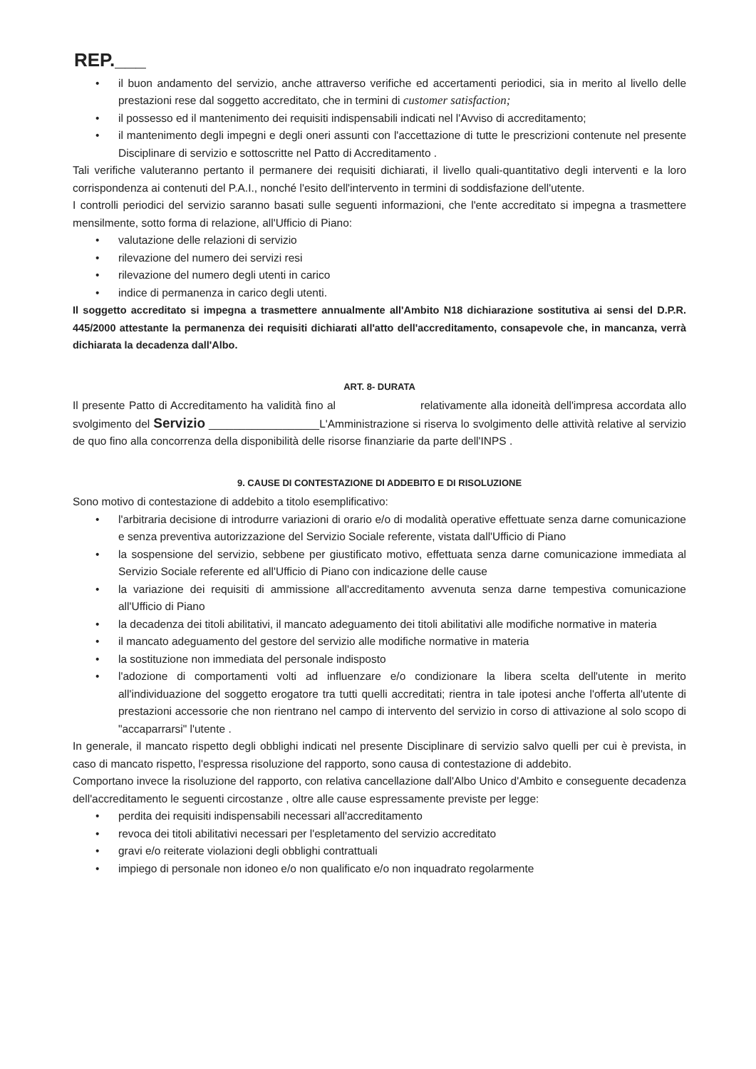REP.___
• il buon andamento del servizio, anche attraverso verifiche ed accertamenti periodici, sia in merito al livello delle prestazioni rese dal soggetto accreditato, che in termini di customer satisfaction;
• il possesso ed il mantenimento dei requisiti indispensabili indicati nel l'Avviso di accreditamento;
• il mantenimento degli impegni e degli oneri assunti con l'accettazione di tutte le prescrizioni contenute nel presente Disciplinare di servizio e sottoscritte nel Patto di Accreditamento .
Tali verifiche valuteranno pertanto il permanere dei requisiti dichiarati, il livello quali-quantitativo degli interventi e la loro corrispondenza ai contenuti del P.A.I., nonché l'esito dell'intervento in termini di soddisfazione dell'utente.
I controlli periodici del servizio saranno basati sulle seguenti informazioni, che l'ente accreditato si impegna a trasmettere mensilmente, sotto forma di relazione, all'Ufficio di Piano:
• valutazione delle relazioni di servizio
• rilevazione del numero dei servizi resi
• rilevazione del numero degli utenti in carico
• indice di permanenza in carico degli utenti.
Il soggetto accreditato si impegna a trasmettere annualmente all'Ambito N18 dichiarazione sostitutiva ai sensi del D.P.R. 445/2000 attestante la permanenza dei requisiti dichiarati all'atto dell'accreditamento, consapevole che, in mancanza, verrà dichiarata la decadenza dall'Albo.
ART. 8- DURATA
Il presente Patto di Accreditamento ha validità fino al relativamente alla idoneità dell'impresa accordata allo svolgimento del Servizio __________________L'Amministrazione si riserva lo svolgimento delle attività relative al servizio de quo fino alla concorrenza della disponibilità delle risorse finanziarie da parte dell'INPS .
9. CAUSE DI CONTESTAZIONE DI ADDEBITO E DI RISOLUZIONE
Sono motivo di contestazione di addebito a titolo esemplificativo:
• l'arbitraria decisione di introdurre variazioni di orario e/o di modalità operative effettuate senza darne comunicazione e senza preventiva autorizzazione del Servizio Sociale referente, vistata dall'Ufficio di Piano
• la sospensione del servizio, sebbene per giustificato motivo, effettuata senza darne comunicazione immediata al Servizio Sociale referente ed all'Ufficio di Piano con indicazione delle cause
• la variazione dei requisiti di ammissione all'accreditamento avvenuta senza darne tempestiva comunicazione all'Ufficio di Piano
• la decadenza dei titoli abilitativi, il mancato adeguamento dei titoli abilitativi alle modifiche normative in materia
• il mancato adeguamento del gestore del servizio alle modifiche normative in materia
• la sostituzione non immediata del personale indisposto
• l'adozione di comportamenti volti ad influenzare e/o condizionare la libera scelta dell'utente in merito all'individuazione del soggetto erogatore tra tutti quelli accreditati; rientra in tale ipotesi anche l'offerta all'utente di prestazioni accessorie che non rientrano nel campo di intervento del servizio in corso di attivazione al solo scopo di "accaparrarsi" l'utente .
In generale, il mancato rispetto degli obblighi indicati nel presente Disciplinare di servizio salvo quelli per cui è prevista, in caso di mancato rispetto, l'espressa risoluzione del rapporto, sono causa di contestazione di addebito.
Comportano invece la risoluzione del rapporto, con relativa cancellazione dall'Albo Unico d'Ambito e conseguente decadenza dell'accreditamento le seguenti circostanze , oltre alle cause espressamente previste per legge:
• perdita dei requisiti indispensabili necessari all'accreditamento
• revoca dei titoli abilitativi necessari per l'espletamento del servizio accreditato
• gravi e/o reiterate violazioni degli obblighi contrattuali
• impiego di personale non idoneo e/o non qualificato e/o non inquadrato regolarmente